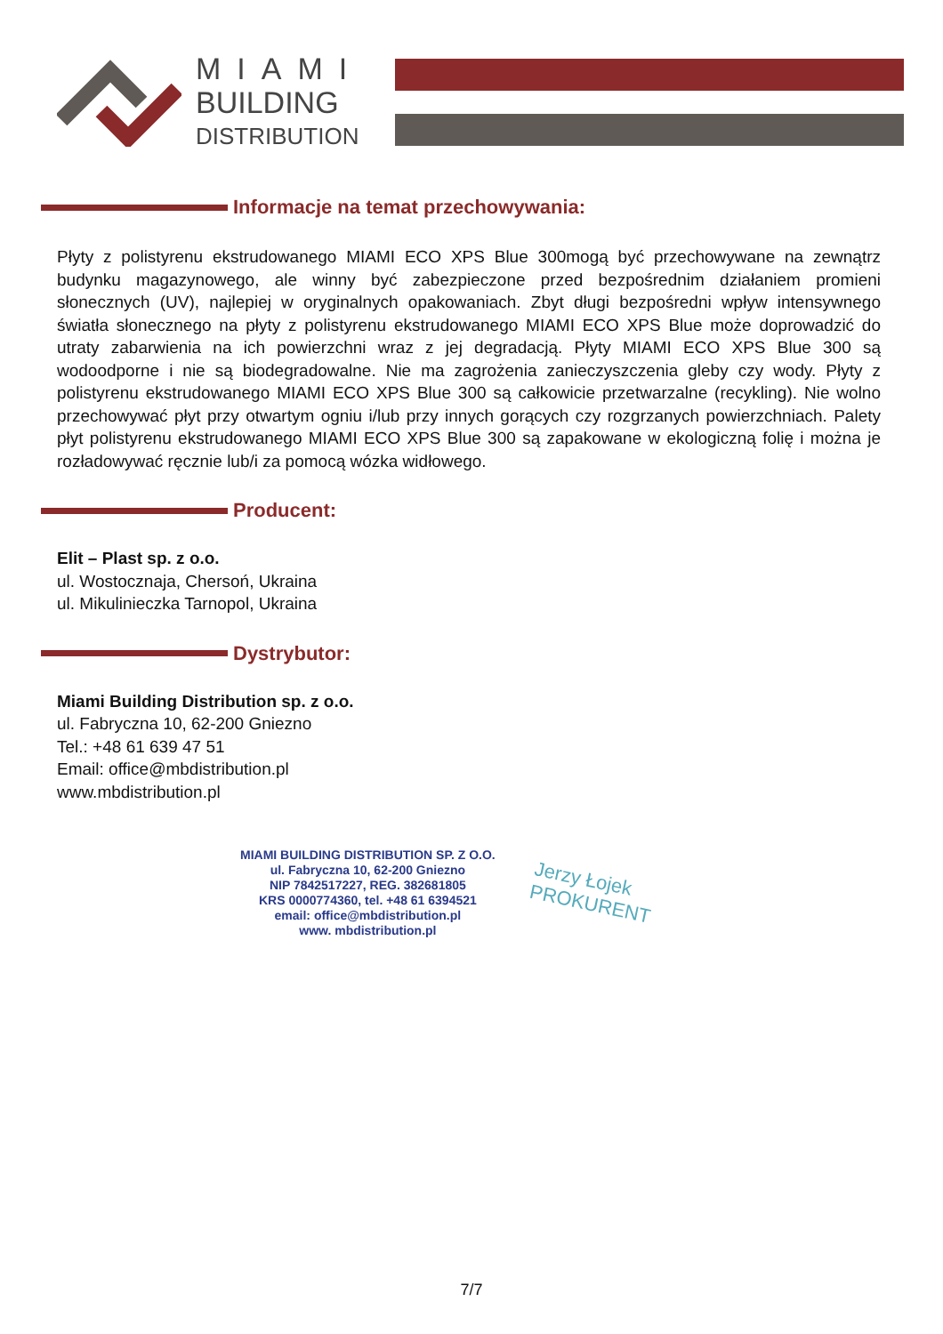MIAMI
BUILDING
DISTRIBUTION
Informacje na temat przechowywania:
Płyty z polistyrenu ekstrudowanego MIAMI ECO XPS Blue 300mogą być przechowywane na zewnątrz budynku magazynowego, ale winny być zabezpieczone przed bezpośrednim działaniem promieni słonecznych (UV), najlepiej w oryginalnych opakowaniach. Zbyt długi bezpośredni wpływ intensywnego światła słonecznego na płyty z polistyrenu ekstrudowanego MIAMI ECO XPS Blue może doprowadzić do utraty zabarwienia na ich powierzchni wraz z jej degradacją. Płyty MIAMI ECO XPS Blue 300 są wodoodporne i nie są biodegradowalne. Nie ma zagrożenia zanieczyszczenia gleby czy wody. Płyty z polistyrenu ekstrudowanego MIAMI ECO XPS Blue 300 są całkowicie przetwarzalne (recykling). Nie wolno przechowywać płyt przy otwartym ogniu i/lub przy innych gorących czy rozgrzanych powierzchniach. Palety płyt polistyrenu ekstrudowanego MIAMI ECO XPS Blue 300 są zapakowane w ekologiczną folię i można je rozładowywać ręcznie lub/i za pomocą wózka widłowego.
Producent:
Elit – Plast sp. z o.o.
ul. Wostocznaja, Chersoń, Ukraina
ul. Mikulinieczka Tarnopol, Ukraina
Dystrybutor:
Miami Building Distribution sp. z o.o.
ul. Fabryczna 10, 62-200 Gniezno
Tel.: +48 61 639 47 51
Email: office@mbdistribution.pl
www.mbdistribution.pl
MIAMI BUILDING DISTRIBUTION SP. Z O.O.
ul. Fabryczna 10, 62-200 Gniezno
NIP 7842517227, REG. 382681805
KRS 0000774360, tel. +48 61 6394521
email: office@mbdistribution.pl
www. mbdistribution.pl
Jerzy Łojek
PROKURENT
7/7